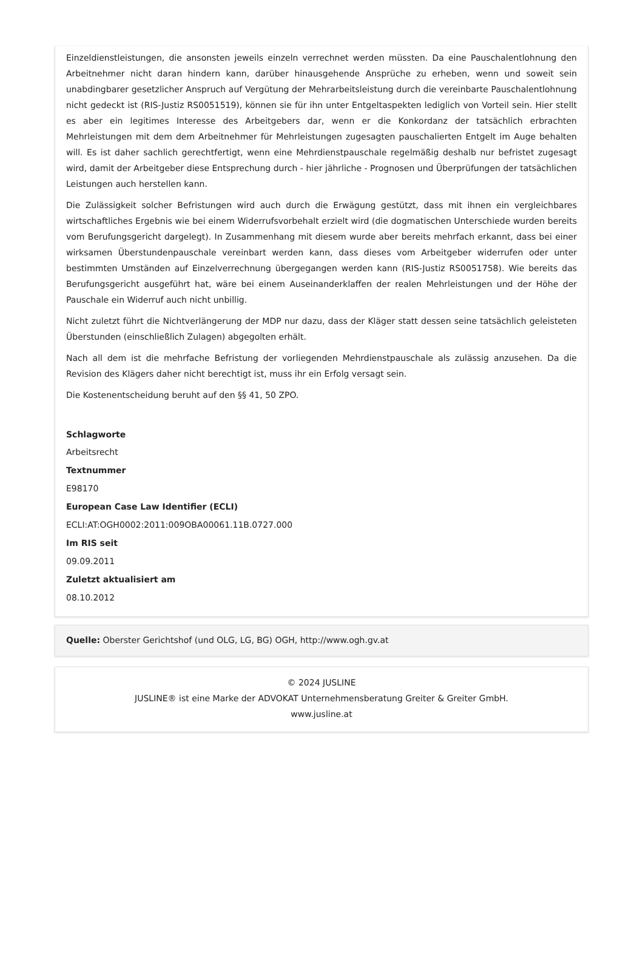Einzeldienstleistungen, die ansonsten jeweils einzeln verrechnet werden müssten. Da eine Pauschalentlohnung den Arbeitnehmer nicht daran hindern kann, darüber hinausgehende Ansprüche zu erheben, wenn und soweit sein unabdingbarer gesetzlicher Anspruch auf Vergütung der Mehrarbeitsleistung durch die vereinbarte Pauschalentlohnung nicht gedeckt ist (RIS-Justiz RS0051519), können sie für ihn unter Entgeltaspekten lediglich von Vorteil sein. Hier stellt es aber ein legitimes Interesse des Arbeitgebers dar, wenn er die Konkordanz der tatsächlich erbrachten Mehrleistungen mit dem dem Arbeitnehmer für Mehrleistungen zugesagten pauschalierten Entgelt im Auge behalten will. Es ist daher sachlich gerechtfertigt, wenn eine Mehrdienstpauschale regelmäßig deshalb nur befristet zugesagt wird, damit der Arbeitgeber diese Entsprechung durch - hier jährliche - Prognosen und Überprüfungen der tatsächlichen Leistungen auch herstellen kann.
Die Zulässigkeit solcher Befristungen wird auch durch die Erwägung gestützt, dass mit ihnen ein vergleichbares wirtschaftliches Ergebnis wie bei einem Widerrufsvorbehalt erzielt wird (die dogmatischen Unterschiede wurden bereits vom Berufungsgericht dargelegt). In Zusammenhang mit diesem wurde aber bereits mehrfach erkannt, dass bei einer wirksamen Überstundenpauschale vereinbart werden kann, dass dieses vom Arbeitgeber widerrufen oder unter bestimmten Umständen auf Einzelverrechnung übergegangen werden kann (RIS-Justiz RS0051758). Wie bereits das Berufungsgericht ausgeführt hat, wäre bei einem Auseinanderklaffen der realen Mehrleistungen und der Höhe der Pauschale ein Widerruf auch nicht unbillig.
Nicht zuletzt führt die Nichtverlängerung der MDP nur dazu, dass der Kläger statt dessen seine tatsächlich geleisteten Überstunden (einschließlich Zulagen) abgegolten erhält.
Nach all dem ist die mehrfache Befristung der vorliegenden Mehrdienstpauschale als zulässig anzusehen. Da die Revision des Klägers daher nicht berechtigt ist, muss ihr ein Erfolg versagt sein.
Die Kostenentscheidung beruht auf den §§ 41, 50 ZPO.
Schlagworte
Arbeitsrecht
Textnummer
E98170
European Case Law Identifier (ECLI)
ECLI:AT:OGH0002:2011:009OBA00061.11B.0727.000
Im RIS seit
09.09.2011
Zuletzt aktualisiert am
08.10.2012
Quelle: Oberster Gerichtshof (und OLG, LG, BG) OGH, http://www.ogh.gv.at
© 2024 JUSLINE
JUSLINE® ist eine Marke der ADVOKAT Unternehmensberatung Greiter & Greiter GmbH.
www.jusline.at